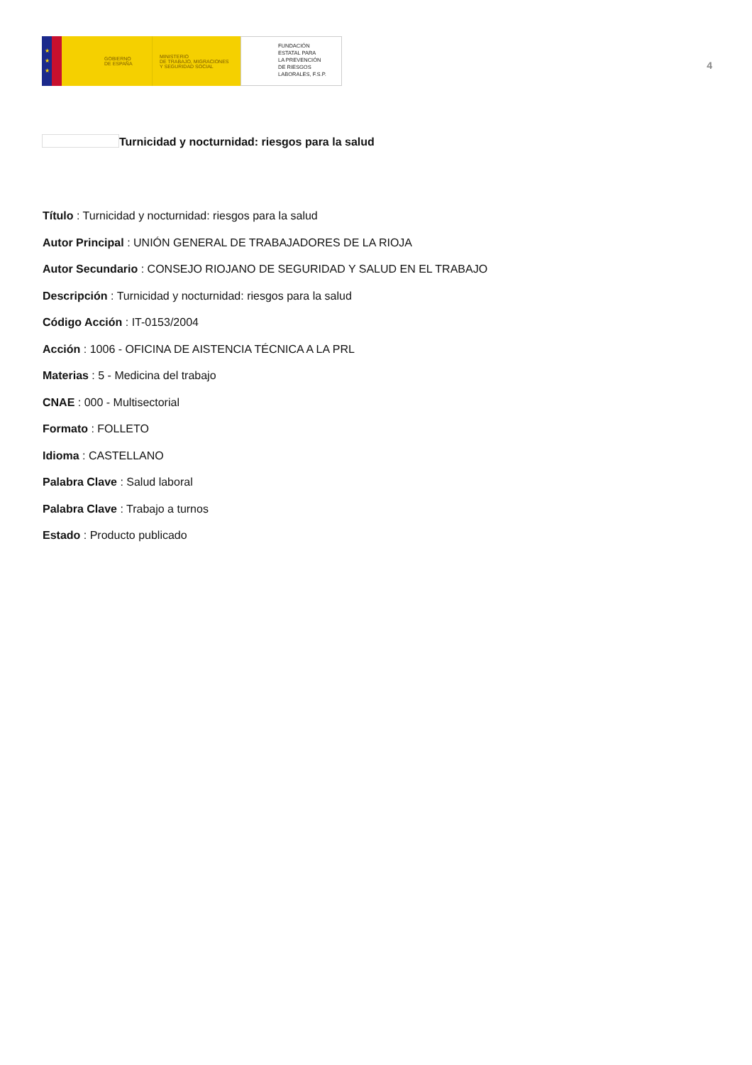★
★
★
GOBIERNO
DE ESPAÑA
MINISTERIO
DE TRABAJO, MIGRACIONES
Y SEGURIDAD SOCIAL
FUNDACIÓN
ESTATAL PARA
LA PREVENCIÓN
DE RIESGOS
LABORALES, F.S.P.
4
Turnicidad y nocturnidad: riesgos para la salud
Título : Turnicidad y nocturnidad: riesgos para la salud
Autor Principal : UNIÓN GENERAL DE TRABAJADORES DE LA RIOJA
Autor Secundario : CONSEJO RIOJANO DE SEGURIDAD Y SALUD EN EL TRABAJO
Descripción : Turnicidad y nocturnidad: riesgos para la salud
Código Acción : IT-0153/2004
Acción : 1006 - OFICINA DE AISTENCIA TÉCNICA A LA PRL
Materias : 5 - Medicina del trabajo
CNAE : 000 - Multisectorial
Formato : FOLLETO
Idioma : CASTELLANO
Palabra Clave : Salud laboral
Palabra Clave : Trabajo a turnos
Estado : Producto publicado